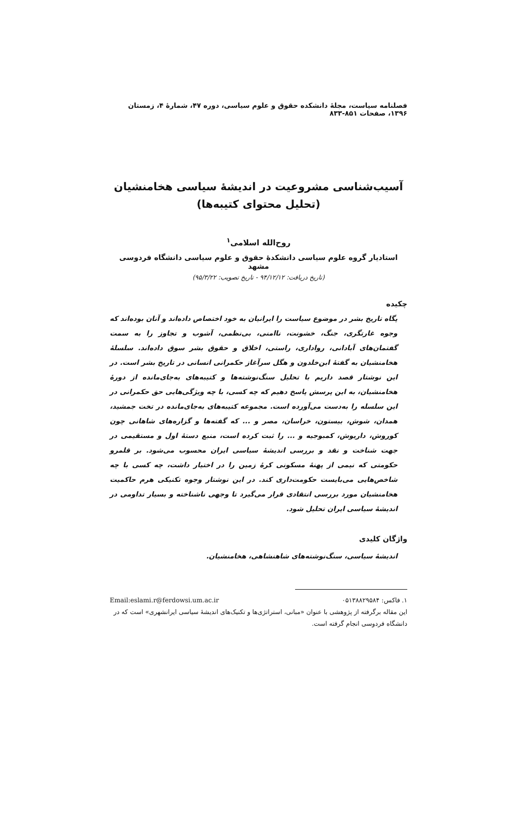فصلنامه سیاست، مجلهٔ دانشکده حقوق و علوم سیاسی، دوره ۴۷، شمارهٔ ۴، زمستان ۱۳۹۶، صفحات ۸۵۱-۸۳۳
آسیب‌شناسی مشروعیت در اندیشهٔ سیاسی هخامنشیان
(تحلیل محتوای کتیبه‌ها)
روح‌الله اسلامی<sup>۱</sup>
استادیار گروه علوم سیاسی دانشکدهٔ حقوق و علوم سیاسی دانشگاه فردوسی مشهد
(تاریخ دریافت: ۹۴/۱۲/۱۲ - تاریخ تصویب: ۹۵/۳/۲۲)
چکیده
پگاه تاریخ بشر در موضوع سیاست را ایرانیان به خود اختصاص داده‌اند و آنان بوده‌اند که وجوه غارتگری، جنگ، خشونت، ناامنی، بی‌نظمی، آشوب و تجاوز را به سمت گفتمان‌های آبادانی، رواداری، راستی، اخلاق و حقوق بشر سوق داده‌اند. سلسلهٔ هخامنشیان به گفتهٔ ابن‌خلدون و هگل سرآغاز حکمرانی انسانی در تاریخ بشر است. در این نوشتار قصد داریم با تحلیل سنگ‌نوشته‌ها و کتیبه‌های به‌جای‌مانده از دورهٔ هخامنشیان، به این پرسش پاسخ دهیم که چه کسی، با چه ویژگی‌هایی حق حکمرانی در این سلسله را به‌دست می‌آورده است. مجموعه کتیبه‌های به‌جای‌مانده در تخت جمشید، همدان، شوش، بیستون، خراسان، مصر و ... که گفته‌ها و گزاره‌های شاهانی چون کوروش، داریوش، کمبوجیه و ... را ثبت کرده است، منبع دستهٔ اول و مستقیمی در جهت شناخت و نقد و بررسی اندیشهٔ سیاسی ایران محسوب می‌شود. بر قلمرو حکومتی که نیمی از پهنهٔ مسکونی کرهٔ زمین را در اختیار داشت، چه کسی با چه شاخص‌هایی می‌بایست حکومت‌داری کند. در این نوشتار وجوه تکنیکی هرم حاکمیت هخامنشیان مورد بررسی انتقادی قرار می‌گیرد تا وجهی ناشناخته و بسیار تداومی در اندیشهٔ سیاسی ایران تحلیل شود.
واژگان کلیدی
اندیشهٔ سیاسی، سنگ‌نوشته‌های شاهنشاهی، هخامنشیان.
۱. فاکس: ۰۵۱۳۸۸۲۹۵۸۴ Email:eslami.r@ferdowsi.um.ac.ir
این مقاله برگرفته از پژوهشی با عنوان «مبانی، استراتژی‌ها و تکنیک‌های اندیشهٔ سیاسی ایرانشهری» است که در دانشگاه فردوسی انجام گرفته است.